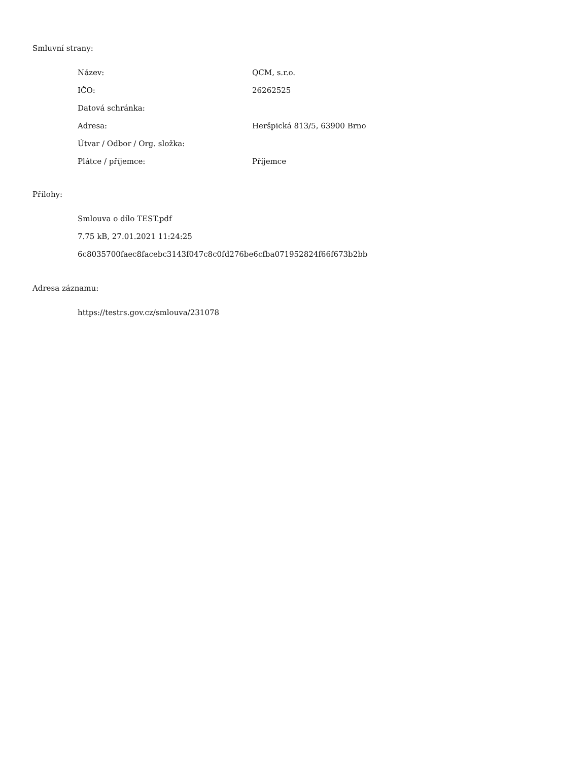Smluvní strany:
| Název: | QCM, s.r.o. |
| IČO: | 26262525 |
| Datová schránka: | |
| Adresa: | Heršpická 813/5, 63900 Brno |
| Útvar / Odbor / Org. složka: | |
| Plátce / příjemce: | Příjemce |
Přílohy:
Smlouva o dílo TEST.pdf
7.75 kB, 27.01.2021 11:24:25
6c8035700faec8facebc3143f047c8c0fd276be6cfba071952824f66f673b2bb
Adresa záznamu:
https://testrs.gov.cz/smlouva/231078